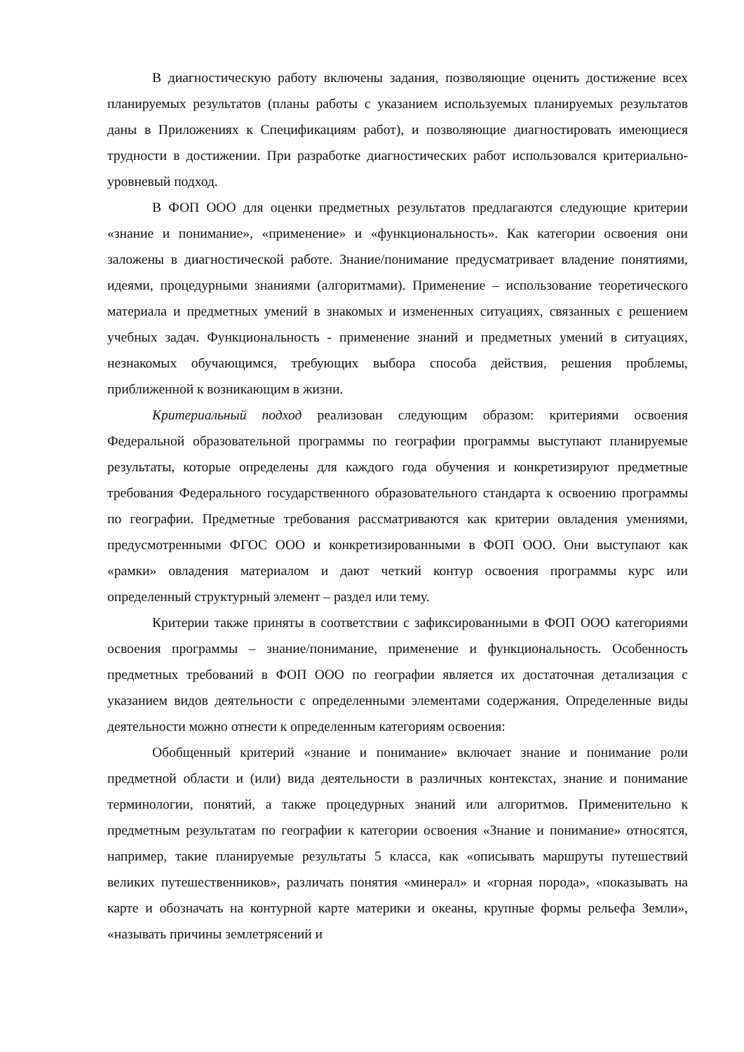В диагностическую работу включены задания, позволяющие оценить достижение всех планируемых результатов (планы работы с указанием используемых планируемых результатов даны в Приложениях к Спецификациям работ), и позволяющие диагностировать имеющиеся трудности в достижении. При разработке диагностических работ использовался критериально-уровневый подход.
В ФОП ООО для оценки предметных результатов предлагаются следующие критерии «знание и понимание», «применение» и «функциональность». Как категории освоения они заложены в диагностической работе. Знание/понимание предусматривает владение понятиями, идеями, процедурными знаниями (алгоритмами). Применение – использование теоретического материала и предметных умений в знакомых и измененных ситуациях, связанных с решением учебных задач. Функциональность - применение знаний и предметных умений в ситуациях, незнакомых обучающимся, требующих выбора способа действия, решения проблемы, приближенной к возникающим в жизни.
Критериальный подход реализован следующим образом: критериями освоения Федеральной образовательной программы по географии программы выступают планируемые результаты, которые определены для каждого года обучения и конкретизируют предметные требования Федерального государственного образовательного стандарта к освоению программы по географии. Предметные требования рассматриваются как критерии овладения умениями, предусмотренными ФГОС ООО и конкретизированными в ФОП ООО. Они выступают как «рамки» овладения материалом и дают четкий контур освоения программы курс или определенный структурный элемент – раздел или тему.
Критерии также приняты в соответствии с зафиксированными в ФОП ООО категориями освоения программы – знание/понимание, применение и функциональность. Особенность предметных требований в ФОП ООО по географии является их достаточная детализация с указанием видов деятельности с определенными элементами содержания. Определенные виды деятельности можно отнести к определенным категориям освоения:
Обобщенный критерий «знание и понимание» включает знание и понимание роли предметной области и (или) вида деятельности в различных контекстах, знание и понимание терминологии, понятий, а также процедурных знаний или алгоритмов. Применительно к предметным результатам по географии к категории освоения «Знание и понимание» относятся, например, такие планируемые результаты 5 класса, как «описывать маршруты путешествий великих путешественников», различать понятия «минерал» и «горная порода», «показывать на карте и обозначать на контурной карте материки и океаны, крупные формы рельефа Земли», «называть причины землетрясений и